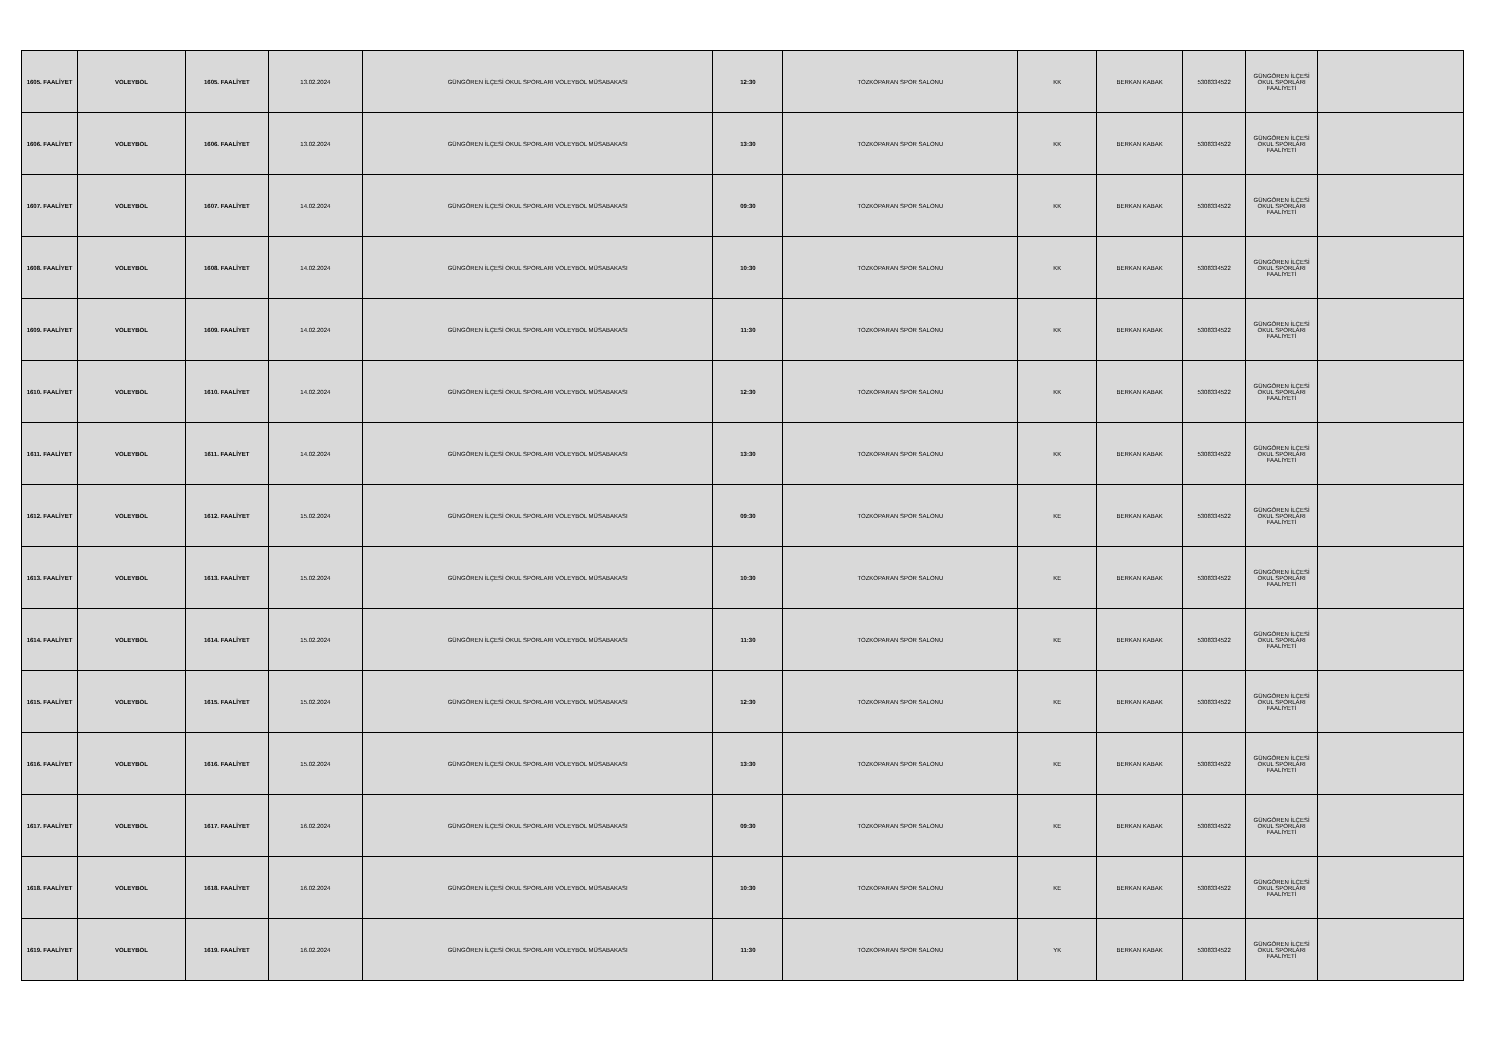| 1605. FAALİYET | VOLEYBOL | 1605. FAALİYET | 13.02.2024 | GÜNGÖREN İLÇESİ OKUL SPORLARI VOLEYBOL MÜSABAKASI | 12:30 | TOZKOPARAN SPOR SALONU | KK | BERKAN KABAK | 5308334522 | GÜNGÖREN İLÇESİ OKUL SPORLARI FAALİYETİ | |
| 1606. FAALİYET | VOLEYBOL | 1606. FAALİYET | 13.02.2024 | GÜNGÖREN İLÇESİ OKUL SPORLARI VOLEYBOL MÜSABAKASI | 13:30 | TOZKOPARAN SPOR SALONU | KK | BERKAN KABAK | 5308334522 | GÜNGÖREN İLÇESİ OKUL SPORLARI FAALİYETİ | |
| 1607. FAALİYET | VOLEYBOL | 1607. FAALİYET | 14.02.2024 | GÜNGÖREN İLÇESİ OKUL SPORLARI VOLEYBOL MÜSABAKASI | 09:30 | TOZKOPARAN SPOR SALONU | KK | BERKAN KABAK | 5308334522 | GÜNGÖREN İLÇESİ OKUL SPORLARI FAALİYETİ | |
| 1608. FAALİYET | VOLEYBOL | 1608. FAALİYET | 14.02.2024 | GÜNGÖREN İLÇESİ OKUL SPORLARI VOLEYBOL MÜSABAKASI | 10:30 | TOZKOPARAN SPOR SALONU | KK | BERKAN KABAK | 5308334522 | GÜNGÖREN İLÇESİ OKUL SPORLARI FAALİYETİ | |
| 1609. FAALİYET | VOLEYBOL | 1609. FAALİYET | 14.02.2024 | GÜNGÖREN İLÇESİ OKUL SPORLARI VOLEYBOL MÜSABAKASI | 11:30 | TOZKOPARAN SPOR SALONU | KK | BERKAN KABAK | 5308334522 | GÜNGÖREN İLÇESİ OKUL SPORLARI FAALİYETİ | |
| 1610. FAALİYET | VOLEYBOL | 1610. FAALİYET | 14.02.2024 | GÜNGÖREN İLÇESİ OKUL SPORLARI VOLEYBOL MÜSABAKASI | 12:30 | TOZKOPARAN SPOR SALONU | KK | BERKAN KABAK | 5308334522 | GÜNGÖREN İLÇESİ OKUL SPORLARI FAALİYETİ | |
| 1611. FAALİYET | VOLEYBOL | 1611. FAALİYET | 14.02.2024 | GÜNGÖREN İLÇESİ OKUL SPORLARI VOLEYBOL MÜSABAKASI | 13:30 | TOZKOPARAN SPOR SALONU | KK | BERKAN KABAK | 5308334522 | GÜNGÖREN İLÇESİ OKUL SPORLARI FAALİYETİ | |
| 1612. FAALİYET | VOLEYBOL | 1612. FAALİYET | 15.02.2024 | GÜNGÖREN İLÇESİ OKUL SPORLARI VOLEYBOL MÜSABAKASI | 09:30 | TOZKOPARAN SPOR SALONU | KE | BERKAN KABAK | 5308334522 | GÜNGÖREN İLÇESİ OKUL SPORLARI FAALİYETİ | |
| 1613. FAALİYET | VOLEYBOL | 1613. FAALİYET | 15.02.2024 | GÜNGÖREN İLÇESİ OKUL SPORLARI VOLEYBOL MÜSABAKASI | 10:30 | TOZKOPARAN SPOR SALONU | KE | BERKAN KABAK | 5308334522 | GÜNGÖREN İLÇESİ OKUL SPORLARI FAALİYETİ | |
| 1614. FAALİYET | VOLEYBOL | 1614. FAALİYET | 15.02.2024 | GÜNGÖREN İLÇESİ OKUL SPORLARI VOLEYBOL MÜSABAKASI | 11:30 | TOZKOPARAN SPOR SALONU | KE | BERKAN KABAK | 5308334522 | GÜNGÖREN İLÇESİ OKUL SPORLARI FAALİYETİ | |
| 1615. FAALİYET | VOLEYBOL | 1615. FAALİYET | 15.02.2024 | GÜNGÖREN İLÇESİ OKUL SPORLARI VOLEYBOL MÜSABAKASI | 12:30 | TOZKOPARAN SPOR SALONU | KE | BERKAN KABAK | 5308334522 | GÜNGÖREN İLÇESİ OKUL SPORLARI FAALİYETİ | |
| 1616. FAALİYET | VOLEYBOL | 1616. FAALİYET | 15.02.2024 | GÜNGÖREN İLÇESİ OKUL SPORLARI VOLEYBOL MÜSABAKASI | 13:30 | TOZKOPARAN SPOR SALONU | KE | BERKAN KABAK | 5308334522 | GÜNGÖREN İLÇESİ OKUL SPORLARI FAALİYETİ | |
| 1617. FAALİYET | VOLEYBOL | 1617. FAALİYET | 16.02.2024 | GÜNGÖREN İLÇESİ OKUL SPORLARI VOLEYBOL MÜSABAKASI | 09:30 | TOZKOPARAN SPOR SALONU | KE | BERKAN KABAK | 5308334522 | GÜNGÖREN İLÇESİ OKUL SPORLARI FAALİYETİ | |
| 1618. FAALİYET | VOLEYBOL | 1618. FAALİYET | 16.02.2024 | GÜNGÖREN İLÇESİ OKUL SPORLARI VOLEYBOL MÜSABAKASI | 10:30 | TOZKOPARAN SPOR SALONU | KE | BERKAN KABAK | 5308334522 | GÜNGÖREN İLÇESİ OKUL SPORLARI FAALİYETİ | |
| 1619. FAALİYET | VOLEYBOL | 1619. FAALİYET | 16.02.2024 | GÜNGÖREN İLÇESİ OKUL SPORLARI VOLEYBOL MÜSABAKASI | 11:30 | TOZKOPARAN SPOR SALONU | YK | BERKAN KABAK | 5308334522 | GÜNGÖREN İLÇESİ OKUL SPORLARI FAALİYETİ | |